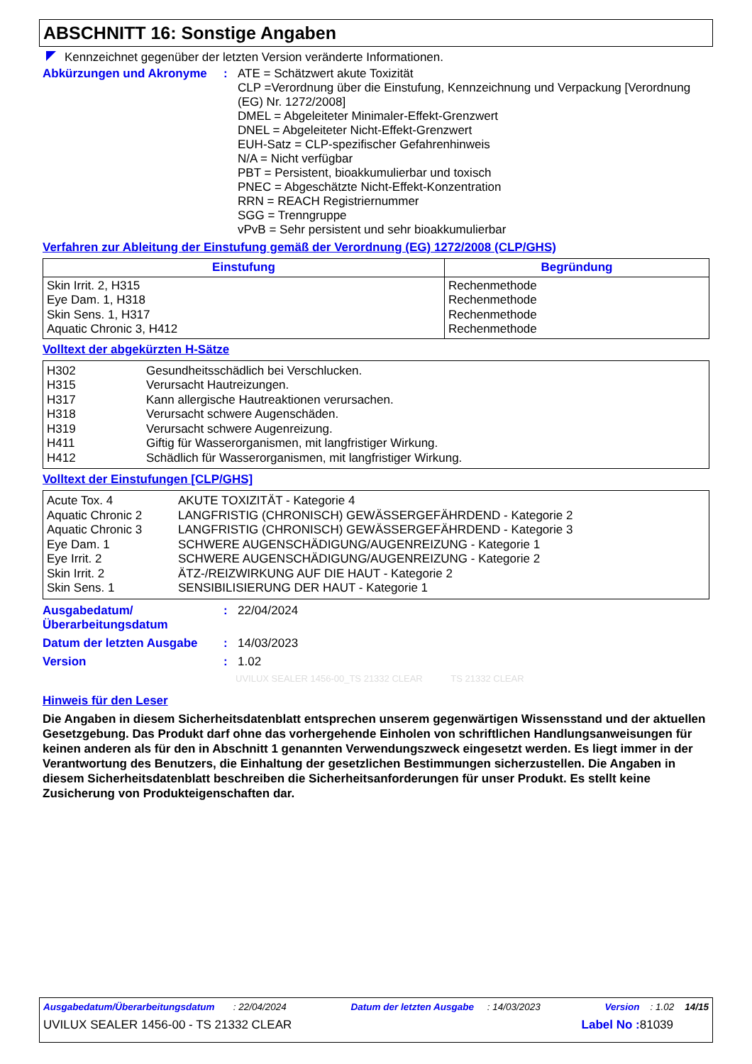ABSCHNITT 16: Sonstige Angaben
Kennzeichnet gegenüber der letzten Version veränderte Informationen.
Abkürzungen und Akronyme :
ATE = Schätzwert akute Toxizität
CLP =Verordnung über die Einstufung, Kennzeichnung und Verpackung [Verordnung (EG) Nr. 1272/2008]
DMEL = Abgeleiteter Minimaler-Effekt-Grenzwert
DNEL = Abgeleiteter Nicht-Effekt-Grenzwert
EUH-Satz = CLP-spezifischer Gefahrenhinweis
N/A = Nicht verfügbar
PBT = Persistent, bioakkumulierbar und toxisch
PNEC = Abgeschätzte Nicht-Effekt-Konzentration
RRN = REACH Registriernummer
SGG = Trenngruppe
vPvB = Sehr persistent und sehr bioakkumulierbar
Verfahren zur Ableitung der Einstufung gemäß der Verordnung (EG) 1272/2008 (CLP/GHS)
| Einstufung | Begründung |
| --- | --- |
| Skin Irrit. 2, H315 Eye Dam. 1, H318 Skin Sens. 1, H317 Aquatic Chronic 3, H412 | Rechenmethode Rechenmethode Rechenmethode Rechenmethode |
Volltext der abgekürzten H-Sätze
| H302 | Gesundheitsschädlich bei Verschlucken. |
| H315 | Verursacht Hautreizungen. |
| H317 | Kann allergische Hautreaktionen verursachen. |
| H318 | Verursacht schwere Augenschäden. |
| H319 | Verursacht schwere Augenreizung. |
| H411 | Giftig für Wasserorganismen, mit langfristiger Wirkung. |
| H412 | Schädlich für Wasserorganismen, mit langfristiger Wirkung. |
Volltext der Einstufungen [CLP/GHS]
| Acute Tox. 4 | AKUTE TOXIZITÄT - Kategorie 4 |
| Aquatic Chronic 2 | LANGFRISTIG (CHRONISCH) GEWÄSSERGEFÄHRDEND - Kategorie 2 |
| Aquatic Chronic 3 | LANGFRISTIG (CHRONISCH) GEWÄSSERGEFÄHRDEND - Kategorie 3 |
| Eye Dam. 1 | SCHWERE AUGENSCHÄDIGUNG/AUGENREIZUNG - Kategorie 1 |
| Eye Irrit. 2 | SCHWERE AUGENSCHÄDIGUNG/AUGENREIZUNG - Kategorie 2 |
| Skin Irrit. 2 | ÄTZ-/REIZWIRKUNG AUF DIE HAUT - Kategorie 2 |
| Skin Sens. 1 | SENSIBILISIERUNG DER HAUT - Kategorie 1 |
Ausgabedatum/
Überarbeitungsdatum
:
22/04/2024
Datum der letzten Ausgabe :
14/03/2023
Version :
1.02
UVILUX SEALER 1456-00_TS 21332 CLEAR TS 21332 CLEAR
Hinweis für den Leser
Die Angaben in diesem Sicherheitsdatenblatt entsprechen unserem gegenwärtigen Wissensstand und der aktuellen Gesetzgebung. Das Produkt darf ohne das vorhergehende Einholen von schriftlichen Handlungsanweisungen für keinen anderen als für den in Abschnitt 1 genannten Verwendungszweck eingesetzt werden. Es liegt immer in der Verantwortung des Benutzers, die Einhaltung der gesetzlichen Bestimmungen sicherzustellen. Die Angaben in diesem Sicherheitsdatenblatt beschreiben die Sicherheitsanforderungen für unser Produkt. Es stellt keine Zusicherung von Produkteigenschaften dar.
Ausgabedatum/Überarbeitungsdatum : 22/04/2024 Datum der letzten Ausgabe : 14/03/2023 Version : 1.02 14/15
UVILUX SEALER 1456-00 - TS 21332 CLEAR Label No : 81039